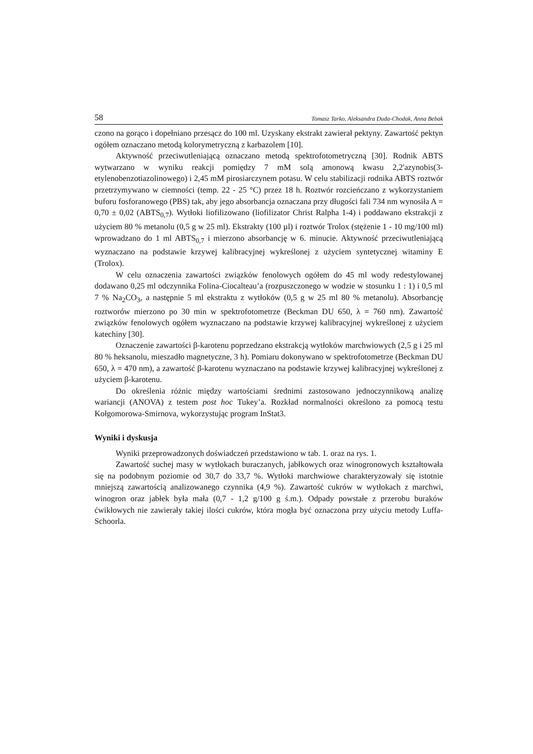58 Tomasz Tarko, Aleksandra Duda-Chodak, Anna Bebak
czono na gorąco i dopełniano przesącz do 100 ml. Uzyskany ekstrakt zawierał pektyny. Zawartość pektyn ogółem oznaczano metodą kolorymetryczną z karbazolem [10].
Aktywność przeciwutleniającą oznaczano metodą spektrofotometryczną [30]. Rodnik ABTS wytwarzano w wyniku reakcji pomiędzy 7 mM solą amonową kwasu 2,2'azynobis(3-etylenobenzotiazolinowego) i 2,45 mM pirosiarczynem potasu. W celu stabilizacji rodnika ABTS roztwór przetrzymywano w ciemności (temp. 22 - 25 °C) przez 18 h. Roztwór rozcieńczano z wykorzystaniem buforu fosforanowego (PBS) tak, aby jego absorbancja oznaczana przy długości fali 734 nm wynosiła A = 0,70 ± 0,02 (ABTS<sub>0,7</sub>). Wytłoki liofilizowano (liofilizator Christ Ralpha 1-4) i poddawano ekstrakcji z użyciem 80 % metanolu (0,5 g w 25 ml). Ekstrakty (100 µl) i roztwór Trolox (stężenie 1 - 10 mg/100 ml) wprowadzano do 1 ml ABTS<sub>0,7</sub> i mierzono absorbancję w 6. minucie. Aktywność przeciwutleniającą wyznaczano na podstawie krzywej kalibracyjnej wykreślonej z użyciem syntetycznej witaminy E (Trolox).
W celu oznaczenia zawartości związków fenolowych ogółem do 45 ml wody redestylowanej dodawano 0,25 ml odczynnika Folina-Ciocalteau’a (rozpuszczonego w wodzie w stosunku 1 : 1) i 0,5 ml 7 % Na<sub>2</sub>CO<sub>3</sub>, a następnie 5 ml ekstraktu z wytłoków (0,5 g w 25 ml 80 % metanolu). Absorbancję roztworów mierzono po 30 min w spektrofotometrze (Beckman DU 650, λ = 760 nm). Zawartość związków fenolowych ogółem wyznaczano na podstawie krzywej kalibracyjnej wykreślonej z użyciem katechiny [30].
Oznaczenie zawartości β-karotenu poprzedzano ekstrakcją wytłoków marchwiowych (2,5 g i 25 ml 80 % heksanolu, mieszadło magnetyczne, 3 h). Pomiaru dokonywano w spektrofotometrze (Beckman DU 650, λ = 470 nm), a zawartość β-karotenu wyznaczano na podstawie krzywej kalibracyjnej wykreślonej z użyciem β-karotenu.
Do określenia różnic między wartościami średnimi zastosowano jednoczynnikową analizę wariancji (ANOVA) z testem post hoc Tukey’a. Rozkład normalności określono za pomocą testu Kołgomorowa-Smirnova, wykorzystując program InStat3.
Wyniki i dyskusja
Wyniki przeprowadzonych doświadczeń przedstawiono w tab. 1. oraz na rys. 1.
Zawartość suchej masy w wytłokach buraczanych, jabłkowych oraz winogronowych kształtowała się na podobnym poziomie od 30,7 do 33,7 %. Wytłoki marchwiowe charakteryzowały się istotnie mniejszą zawartością analizowanego czynnika (4,9 %). Zawartość cukrów w wytłokach z marchwi, winogron oraz jabłek była mała (0,7 - 1,2 g/100 g ś.m.). Odpady powstałe z przerobu buraków ćwikłowych nie zawierały takiej ilości cukrów, która mogła być oznaczona przy użyciu metody Luffa-Schoorla.